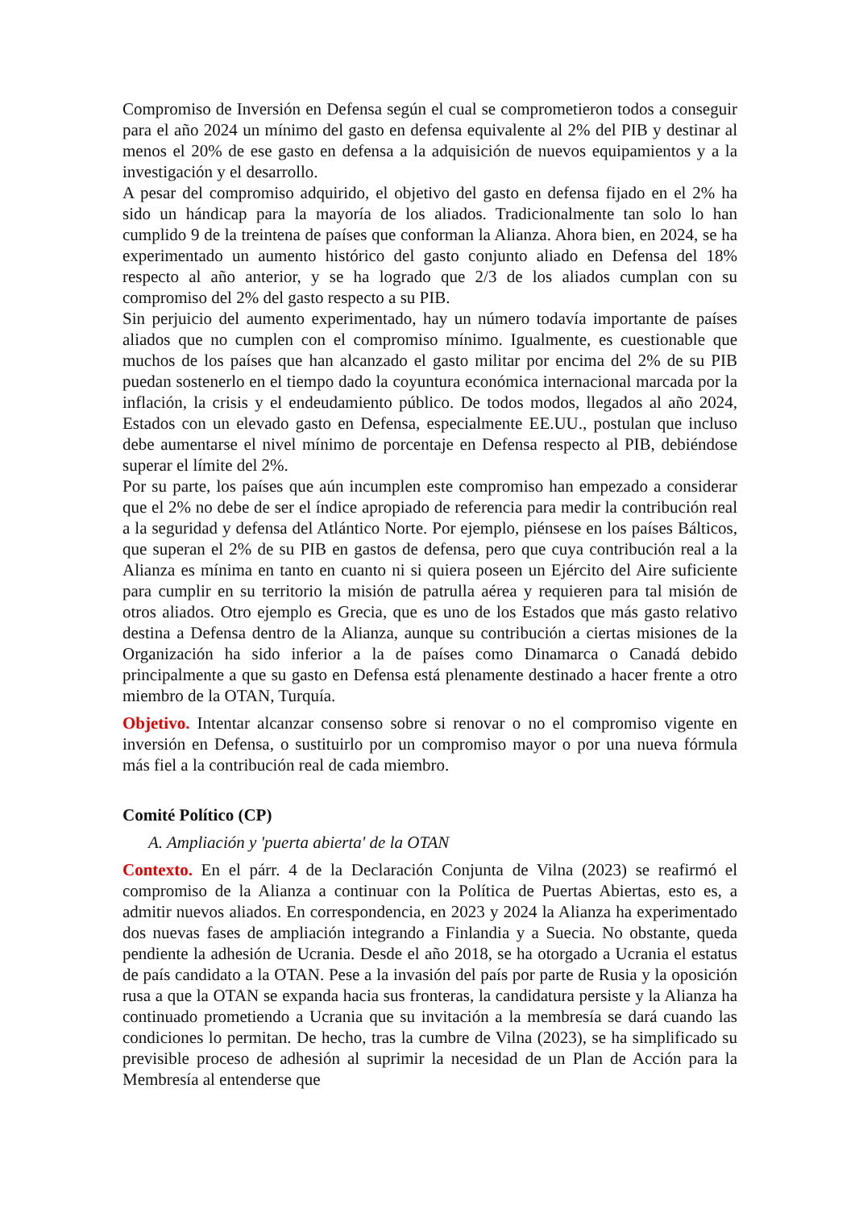Compromiso de Inversión en Defensa según el cual se comprometieron todos a conseguir para el año 2024 un mínimo del gasto en defensa equivalente al 2% del PIB y destinar al menos el 20% de ese gasto en defensa a la adquisición de nuevos equipamientos y a la investigación y el desarrollo.
A pesar del compromiso adquirido, el objetivo del gasto en defensa fijado en el 2% ha sido un hándicap para la mayoría de los aliados. Tradicionalmente tan solo lo han cumplido 9 de la treintena de países que conforman la Alianza. Ahora bien, en 2024, se ha experimentado un aumento histórico del gasto conjunto aliado en Defensa del 18% respecto al año anterior, y se ha logrado que 2/3 de los aliados cumplan con su compromiso del 2% del gasto respecto a su PIB.
Sin perjuicio del aumento experimentado, hay un número todavía importante de países aliados que no cumplen con el compromiso mínimo. Igualmente, es cuestionable que muchos de los países que han alcanzado el gasto militar por encima del 2% de su PIB puedan sostenerlo en el tiempo dado la coyuntura económica internacional marcada por la inflación, la crisis y el endeudamiento público. De todos modos, llegados al año 2024, Estados con un elevado gasto en Defensa, especialmente EE.UU., postulan que incluso debe aumentarse el nivel mínimo de porcentaje en Defensa respecto al PIB, debiéndose superar el límite del 2%.
Por su parte, los países que aún incumplen este compromiso han empezado a considerar que el 2% no debe de ser el índice apropiado de referencia para medir la contribución real a la seguridad y defensa del Atlántico Norte. Por ejemplo, piénsese en los países Bálticos, que superan el 2% de su PIB en gastos de defensa, pero que cuya contribución real a la Alianza es mínima en tanto en cuanto ni si quiera poseen un Ejército del Aire suficiente para cumplir en su territorio la misión de patrulla aérea y requieren para tal misión de otros aliados. Otro ejemplo es Grecia, que es uno de los Estados que más gasto relativo destina a Defensa dentro de la Alianza, aunque su contribución a ciertas misiones de la Organización ha sido inferior a la de países como Dinamarca o Canadá debido principalmente a que su gasto en Defensa está plenamente destinado a hacer frente a otro miembro de la OTAN, Turquía.
Objetivo. Intentar alcanzar consenso sobre si renovar o no el compromiso vigente en inversión en Defensa, o sustituirlo por un compromiso mayor o por una nueva fórmula más fiel a la contribución real de cada miembro.
Comité Político (CP)
A. Ampliación y 'puerta abierta' de la OTAN
Contexto. En el párr. 4 de la Declaración Conjunta de Vilna (2023) se reafirmó el compromiso de la Alianza a continuar con la Política de Puertas Abiertas, esto es, a admitir nuevos aliados. En correspondencia, en 2023 y 2024 la Alianza ha experimentado dos nuevas fases de ampliación integrando a Finlandia y a Suecia. No obstante, queda pendiente la adhesión de Ucrania. Desde el año 2018, se ha otorgado a Ucrania el estatus de país candidato a la OTAN. Pese a la invasión del país por parte de Rusia y la oposición rusa a que la OTAN se expanda hacia sus fronteras, la candidatura persiste y la Alianza ha continuado prometiendo a Ucrania que su invitación a la membresía se dará cuando las condiciones lo permitan. De hecho, tras la cumbre de Vilna (2023), se ha simplificado su previsible proceso de adhesión al suprimir la necesidad de un Plan de Acción para la Membresía al entenderse que